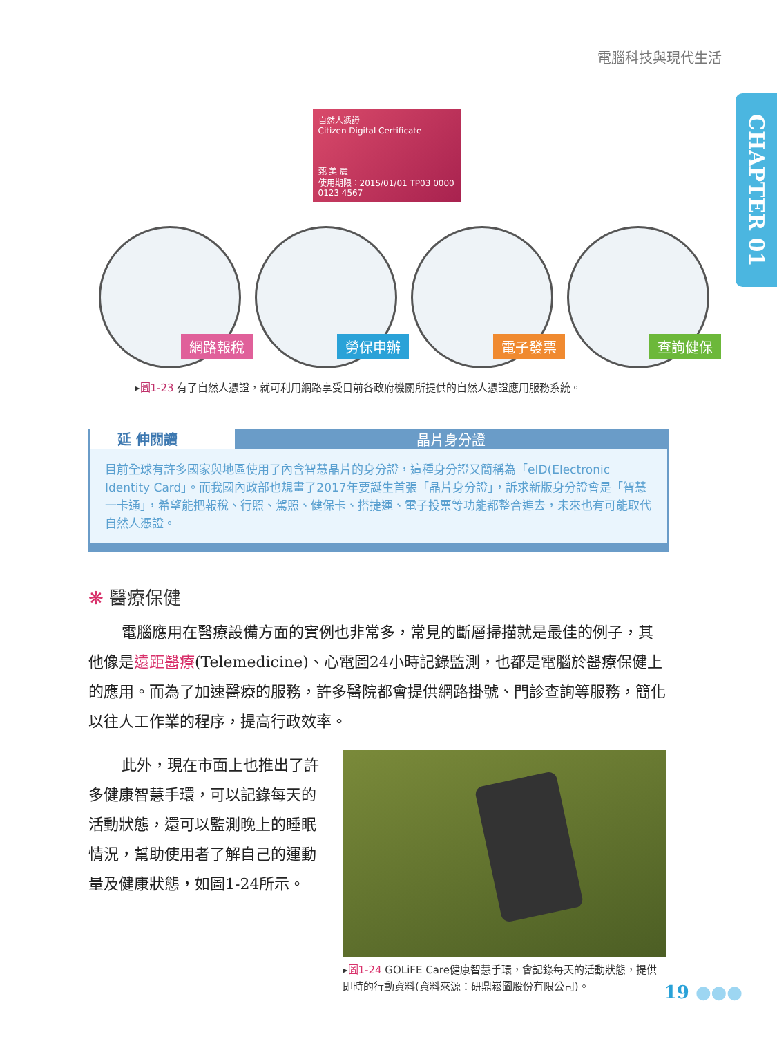電腦科技與現代生活
CHAPTER 01
自然人憑證
Citizen Digital Certificate
甄 美 麗
使用期限：2015/01/01 TP03 0000 0123 4567
網路報稅
勞保申辦
電子發票
查詢健保
▸圖1-23 有了自然人憑證，就可利用網路享受目前各政府機關所提供的自然人憑證應用服務系統。
延 伸閱讀
晶片身分證
目前全球有許多國家與地區使用了內含智慧晶片的身分證，這種身分證又簡稱為「eID(Electronic Identity Card」。而我國內政部也規畫了2017年要誕生首張「晶片身分證」，訴求新版身分證會是「智慧一卡通」，希望能把報稅、行照、駕照、健保卡、搭捷運、電子投票等功能都整合進去，未來也有可能取代自然人憑證。
❋ 醫療保健
電腦應用在醫療設備方面的實例也非常多，常見的斷層掃描就是最佳的例子，其他像是遠距醫療(Telemedicine)、心電圖24小時記錄監測，也都是電腦於醫療保健上的應用。而為了加速醫療的服務，許多醫院都會提供網路掛號、門診查詢等服務，簡化以往人工作業的程序，提高行政效率。
此外，現在市面上也推出了許多健康智慧手環，可以記錄每天的活動狀態，還可以監測晚上的睡眠情況，幫助使用者了解自己的運動量及健康狀態，如圖1-24所示。
▸圖1-24 GOLiFE Care健康智慧手環，會記錄每天的活動狀態，提供即時的行動資料(資料來源：研鼎崧圖股份有限公司)。
19 ●●●